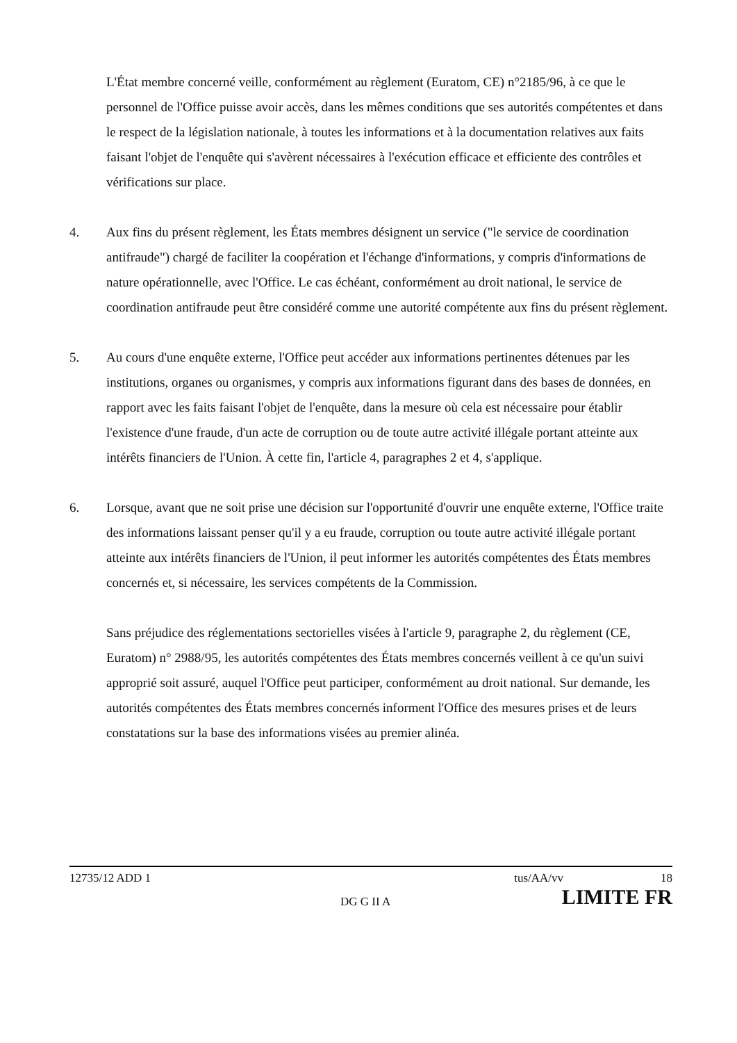L'État membre concerné veille, conformément au règlement (Euratom, CE) n°2185/96, à ce que le personnel de l'Office puisse avoir accès, dans les mêmes conditions que ses autorités compétentes et dans le respect de la législation nationale, à toutes les informations et à la documentation relatives aux faits faisant l'objet de l'enquête qui s'avèrent nécessaires à l'exécution efficace et efficiente des contrôles et vérifications sur place.
4. Aux fins du présent règlement, les États membres désignent un service ("le service de coordination antifraude") chargé de faciliter la coopération et l'échange d'informations, y compris d'informations de nature opérationnelle, avec l'Office. Le cas échéant, conformément au droit national, le service de coordination antifraude peut être considéré comme une autorité compétente aux fins du présent règlement.
5. Au cours d'une enquête externe, l'Office peut accéder aux informations pertinentes détenues par les institutions, organes ou organismes, y compris aux informations figurant dans des bases de données, en rapport avec les faits faisant l'objet de l'enquête, dans la mesure où cela est nécessaire pour établir l'existence d'une fraude, d'un acte de corruption ou de toute autre activité illégale portant atteinte aux intérêts financiers de l'Union. À cette fin, l'article 4, paragraphes 2 et 4, s'applique.
6. Lorsque, avant que ne soit prise une décision sur l'opportunité d'ouvrir une enquête externe, l'Office traite des informations laissant penser qu'il y a eu fraude, corruption ou toute autre activité illégale portant atteinte aux intérêts financiers de l'Union, il peut informer les autorités compétentes des États membres concernés et, si nécessaire, les services compétents de la Commission.
Sans préjudice des réglementations sectorielles visées à l'article 9, paragraphe 2, du règlement (CE, Euratom) n° 2988/95, les autorités compétentes des États membres concernés veillent à ce qu'un suivi approprié soit assuré, auquel l'Office peut participer, conformément au droit national. Sur demande, les autorités compétentes des États membres concernés informent l'Office des mesures prises et de leurs constatations sur la base des informations visées au premier alinéa.
12735/12 ADD 1 tus/AA/vv 18
DG G II A LIMITE FR